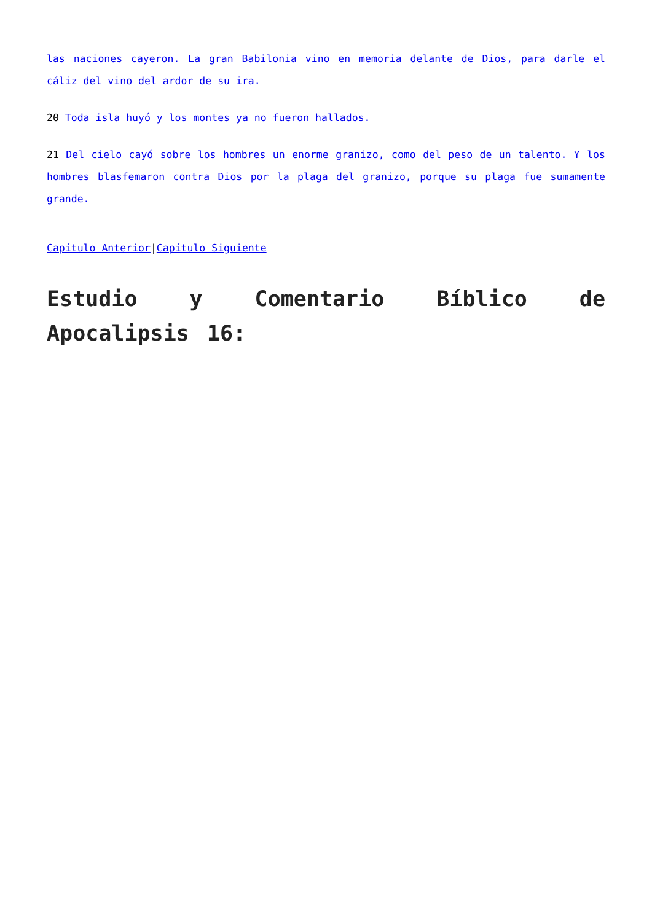las naciones cayeron. La gran Babilonia vino en memoria delante de Dios, para darle el cáliz del vino del ardor de su ira.
20 Toda isla huyó y los montes ya no fueron hallados.
21 Del cielo cayó sobre los hombres un enorme granizo, como del peso de un talento. Y los hombres blasfemaron contra Dios por la plaga del granizo, porque su plaga fue sumamente grande.
Capítulo Anterior|Capítulo Siguiente
Estudio y Comentario Bíblico de Apocalipsis 16: